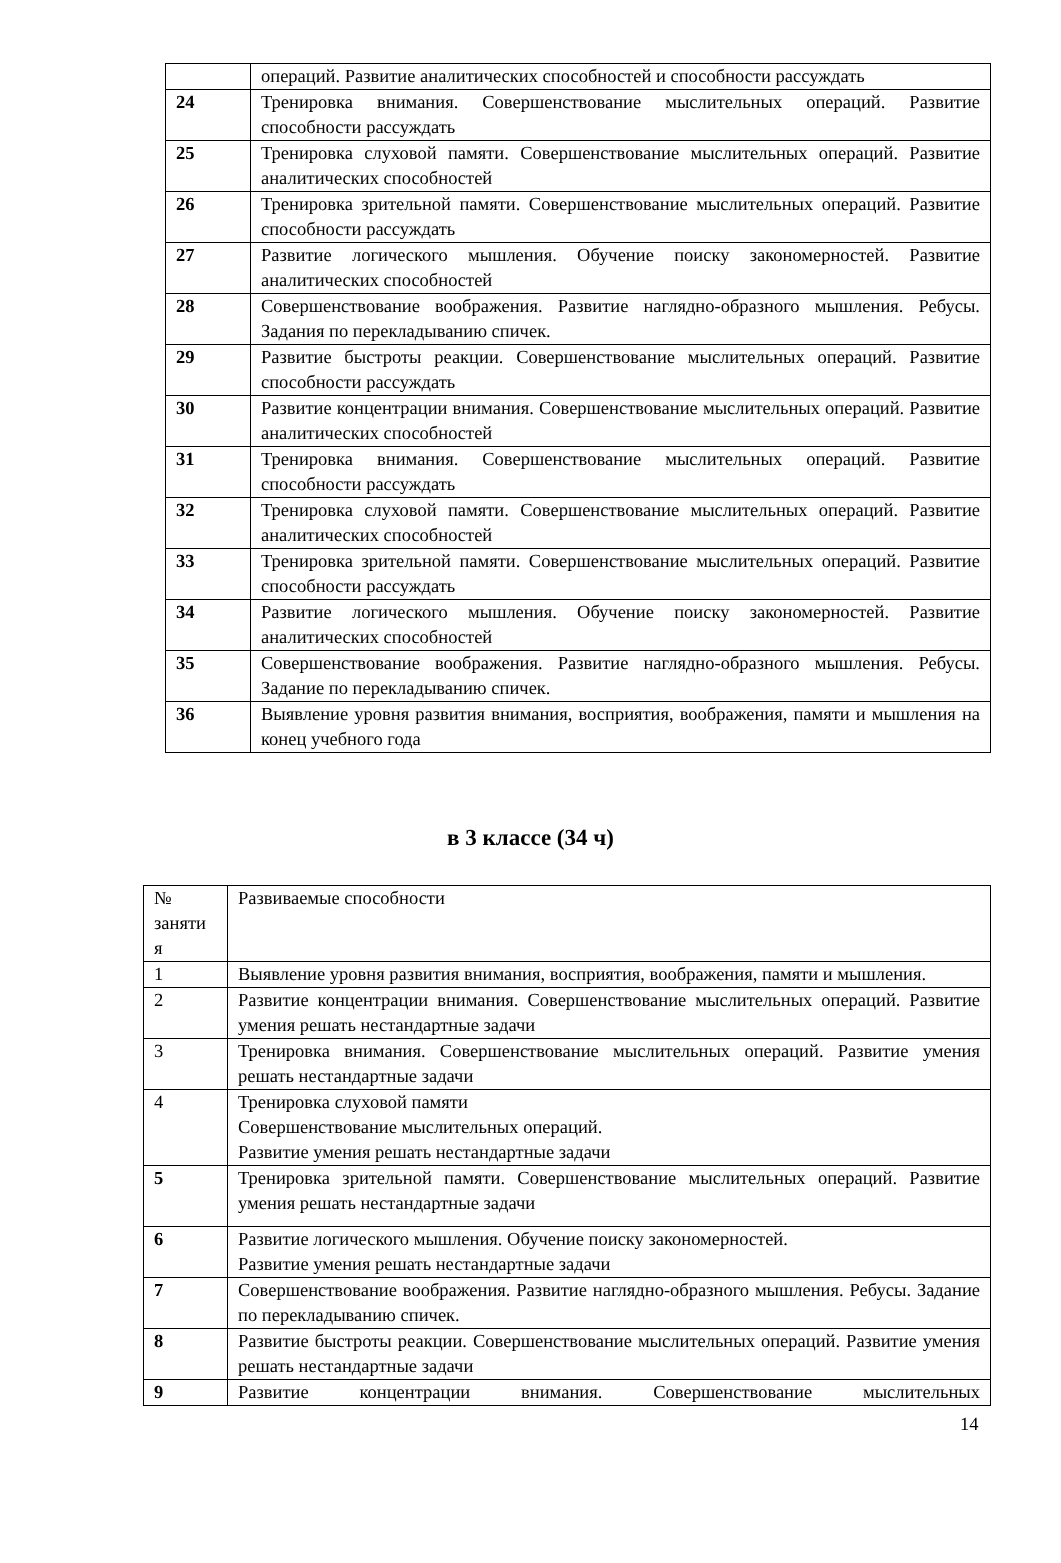| | операций. Развитие аналитических способностей и способности рассуждать |
| 24 | Тренировка внимания. Совершенствование мыслительных операций. Развитие способности рассуждать |
| 25 | Тренировка слуховой памяти. Совершенствование мыслительных операций. Развитие аналитических способностей |
| 26 | Тренировка зрительной памяти. Совершенствование мыслительных операций. Развитие способности рассуждать |
| 27 | Развитие логического мышления. Обучение поиску закономерностей. Развитие аналитических способностей |
| 28 | Совершенствование воображения. Развитие наглядно-образного мышления. Ребусы. Задания по перекладыванию спичек. |
| 29 | Развитие быстроты реакции. Совершенствование мыслительных операций. Развитие способности рассуждать |
| 30 | Развитие концентрации внимания. Совершенствование мыслительных операций. Развитие аналитических способностей |
| 31 | Тренировка внимания. Совершенствование мыслительных операций. Развитие способности рассуждать |
| 32 | Тренировка слуховой памяти. Совершенствование мыслительных операций. Развитие аналитических способностей |
| 33 | Тренировка зрительной памяти. Совершенствование мыслительных операций. Развитие способности рассуждать |
| 34 | Развитие логического мышления. Обучение поиску закономерностей. Развитие аналитических способностей |
| 35 | Совершенствование воображения. Развитие наглядно-образного мышления. Ребусы. Задание по перекладыванию спичек. |
| 36 | Выявление уровня развития внимания, восприятия, воображения, памяти и мышления на конец учебного года |
в 3 классе (34 ч)
| № заняти я | Развиваемые способности |
| 1 | Выявление уровня развития внимания, восприятия, воображения, памяти и мышления. |
| 2 | Развитие концентрации внимания. Совершенствование мыслительных операций. Развитие умения решать нестандартные задачи |
| 3 | Тренировка внимания. Совершенствование мыслительных операций. Развитие умения решать нестандартные задачи |
| 4 | Тренировка слуховой памяти Совершенствование мыслительных операций. Развитие умения решать нестандартные задачи |
| 5 | Тренировка зрительной памяти. Совершенствование мыслительных операций. Развитие умения решать нестандартные задачи |
| 6 | Развитие логического мышления. Обучение поиску закономерностей. Развитие умения решать нестандартные задачи |
| 7 | Совершенствование воображения. Развитие наглядно-образного мышления. Ребусы. Задание по перекладыванию спичек. |
| 8 | Развитие быстроты реакции. Совершенствование мыслительных операций. Развитие умения решать нестандартные задачи |
| 9 | Развитие концентрации внимания. Совершенствование мыслительных |
14